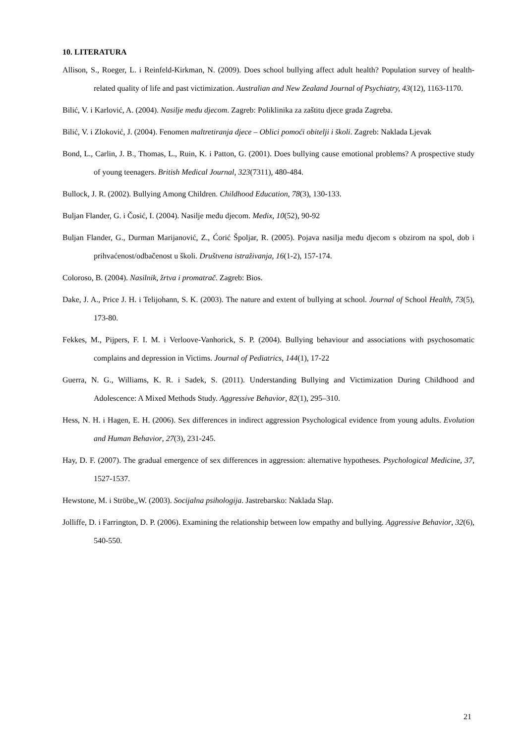10. LITERATURA
Allison, S., Roeger, L. i Reinfeld-Kirkman, N. (2009). Does school bullying affect adult health? Population survey of health-related quality of life and past victimization. Australian and New Zealand Journal of Psychiatry, 43(12), 1163-1170.
Bilić, V. i Karlović, A. (2004). Nasilje među djecom. Zagreb: Poliklinika za zaštitu djece grada Zagreba.
Bilić, V. i Zloković, J. (2004). Fenomen maltretiranja djece – Oblici pomoći obitelji i školi. Zagreb: Naklada Ljevak
Bond, L., Carlin, J. B., Thomas, L., Ruin, K. i Patton, G. (2001). Does bullying cause emotional problems? A prospective study of young teenagers. British Medical Journal, 323(7311), 480-484.
Bullock, J. R. (2002). Bullying Among Children. Childhood Education, 78(3), 130-133.
Buljan Flander, G. i Čosić, I. (2004). Nasilje među djecom. Medix, 10(52), 90-92
Buljan Flander, G., Durman Marijanović, Z., Ćorić Špoljar, R. (2005). Pojava nasilja među djecom s obzirom na spol, dob i prihvaćenost/odbačenost u školi. Društvena istraživanja, 16(1-2), 157-174.
Coloroso, B. (2004). Nasilnik, žrtva i promatrač. Zagreb: Bios.
Dake, J. A., Price J. H. i Telijohann, S. K. (2003). The nature and extent of bullying at school. Journal of School Health, 73(5), 173-80.
Fekkes, M., Pijpers, F. I. M. i Verloove-Vanhorick, S. P. (2004). Bullying behaviour and associations with psychosomatic complains and depression in Victims. Journal of Pediatrics, 144(1), 17-22
Guerra, N. G., Williams, K. R. i Sadek, S. (2011). Understanding Bullying and Victimization During Childhood and Adolescence: A Mixed Methods Study. Aggressive Behavior, 82(1), 295–310.
Hess, N. H. i Hagen, E. H. (2006). Sex differences in indirect aggression Psychological evidence from young adults. Evolution and Human Behavior, 27(3), 231-245.
Hay, D. F. (2007). The gradual emergence of sex differences in aggression: alternative hypotheses. Psychological Medicine, 37, 1527-1537.
Hewstone, M. i Ströbe,,W. (2003). Socijalna psihologija. Jastrebarsko: Naklada Slap.
Jolliffe, D. i Farrington, D. P. (2006). Examining the relationship between low empathy and bullying. Aggressive Behavior, 32(6), 540-550.
21